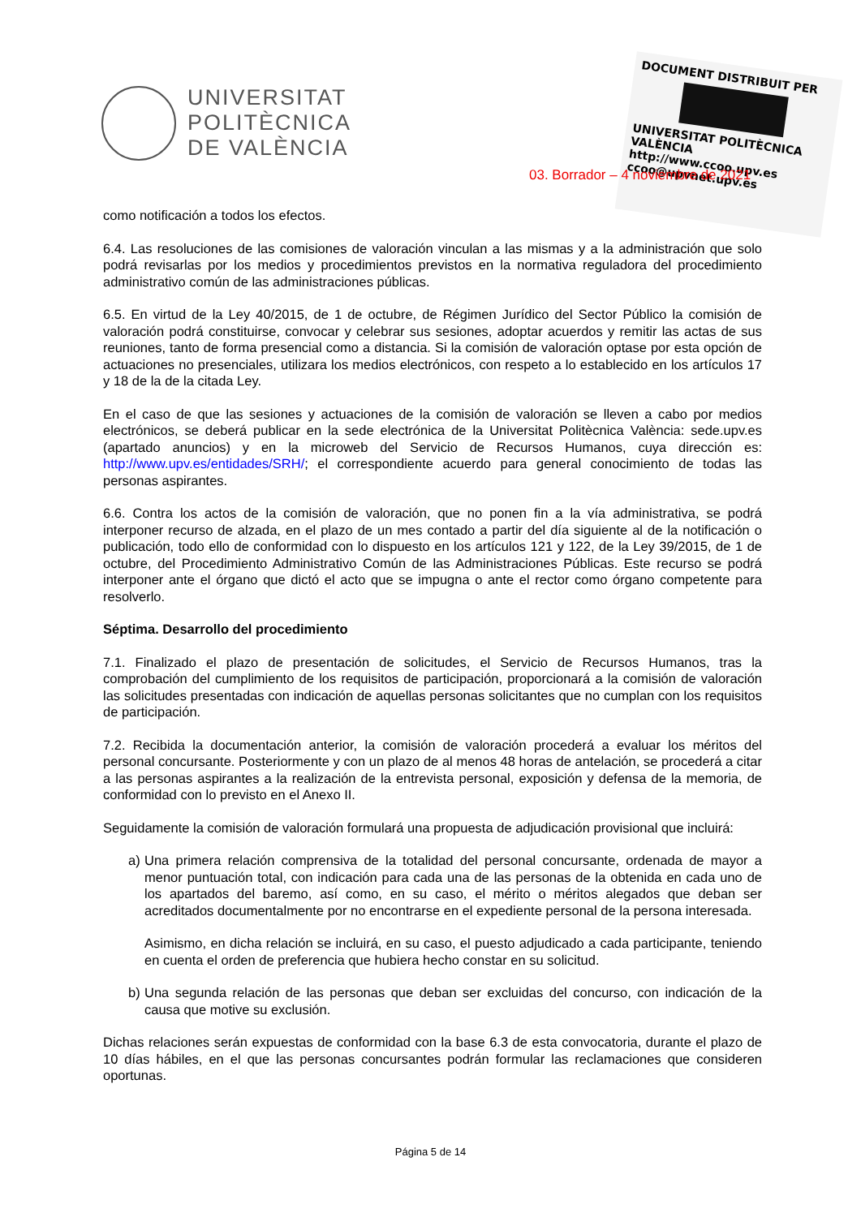UNIVERSITAT
POLITÈCNICA
DE VALÈNCIA
DOCUMENT DISTRIBUIT PER
UNIVERSITAT POLITÈCNICA VALÈNCIA
http://www.ccoo.upv.es
ccoo@upvnet.upv.es
03. Borrador – 4 noviembre de 2021
como notificación a todos los efectos.
6.4. Las resoluciones de las comisiones de valoración vinculan a las mismas y a la administración que solo podrá revisarlas por los medios y procedimientos previstos en la normativa reguladora del procedimiento administrativo común de las administraciones públicas.
6.5. En virtud de la Ley 40/2015, de 1 de octubre, de Régimen Jurídico del Sector Público la comisión de valoración podrá constituirse, convocar y celebrar sus sesiones, adoptar acuerdos y remitir las actas de sus reuniones, tanto de forma presencial como a distancia. Si la comisión de valoración optase por esta opción de actuaciones no presenciales, utilizara los medios electrónicos, con respeto a lo establecido en los artículos 17 y 18 de la de la citada Ley.
En el caso de que las sesiones y actuaciones de la comisión de valoración se lleven a cabo por medios electrónicos, se deberá publicar en la sede electrónica de la Universitat Politècnica València: sede.upv.es (apartado anuncios) y en la microweb del Servicio de Recursos Humanos, cuya dirección es: http://www.upv.es/entidades/SRH/; el correspondiente acuerdo para general conocimiento de todas las personas aspirantes.
6.6. Contra los actos de la comisión de valoración, que no ponen fin a la vía administrativa, se podrá interponer recurso de alzada, en el plazo de un mes contado a partir del día siguiente al de la notificación o publicación, todo ello de conformidad con lo dispuesto en los artículos 121 y 122, de la Ley 39/2015, de 1 de octubre, del Procedimiento Administrativo Común de las Administraciones Públicas. Este recurso se podrá interponer ante el órgano que dictó el acto que se impugna o ante el rector como órgano competente para resolverlo.
Séptima. Desarrollo del procedimiento
7.1. Finalizado el plazo de presentación de solicitudes, el Servicio de Recursos Humanos, tras la comprobación del cumplimiento de los requisitos de participación, proporcionará a la comisión de valoración las solicitudes presentadas con indicación de aquellas personas solicitantes que no cumplan con los requisitos de participación.
7.2. Recibida la documentación anterior, la comisión de valoración procederá a evaluar los méritos del personal concursante. Posteriormente y con un plazo de al menos 48 horas de antelación, se procederá a citar a las personas aspirantes a la realización de la entrevista personal, exposición y defensa de la memoria, de conformidad con lo previsto en el Anexo II.
Seguidamente la comisión de valoración formulará una propuesta de adjudicación provisional que incluirá:
a) Una primera relación comprensiva de la totalidad del personal concursante, ordenada de mayor a menor puntuación total, con indicación para cada una de las personas de la obtenida en cada uno de los apartados del baremo, así como, en su caso, el mérito o méritos alegados que deban ser acreditados documentalmente por no encontrarse en el expediente personal de la persona interesada.
Asimismo, en dicha relación se incluirá, en su caso, el puesto adjudicado a cada participante, teniendo en cuenta el orden de preferencia que hubiera hecho constar en su solicitud.
b) Una segunda relación de las personas que deban ser excluidas del concurso, con indicación de la causa que motive su exclusión.
Dichas relaciones serán expuestas de conformidad con la base 6.3 de esta convocatoria, durante el plazo de 10 días hábiles, en el que las personas concursantes podrán formular las reclamaciones que consideren oportunas.
Página 5 de 14